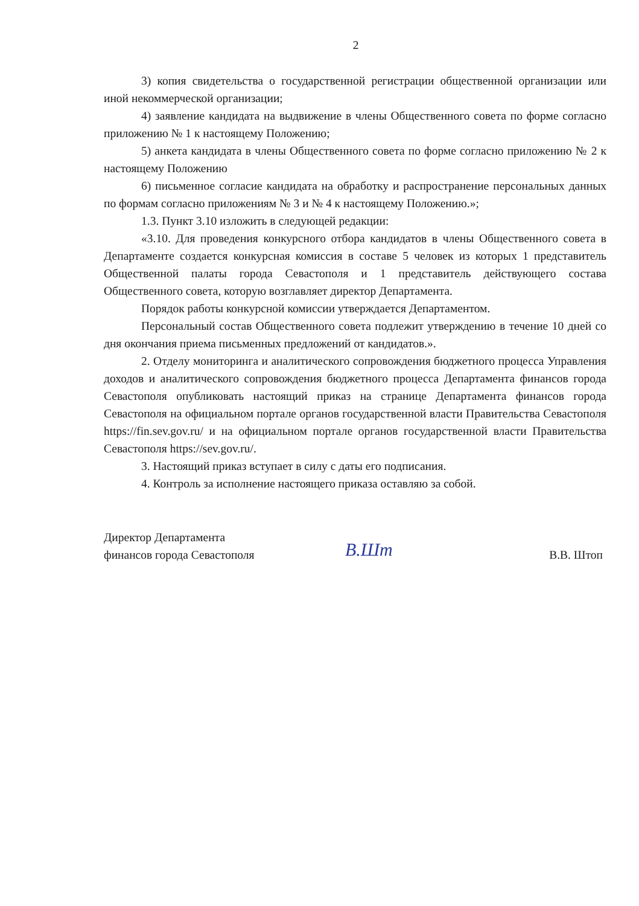2
3) копия свидетельства о государственной регистрации общественной организации или иной некоммерческой организации;
4) заявление кандидата на выдвижение в члены Общественного совета по форме согласно приложению № 1 к настоящему Положению;
5) анкета кандидата в члены Общественного совета по форме согласно приложению № 2 к настоящему Положению
6) письменное согласие кандидата на обработку и распространение персональных данных по формам согласно приложениям № 3 и № 4 к настоящему Положению.»;
1.3. Пункт 3.10 изложить в следующей редакции:
«3.10. Для проведения конкурсного отбора кандидатов в члены Общественного совета в Департаменте создается конкурсная комиссия в составе 5 человек из которых 1 представитель Общественной палаты города Севастополя и 1 представитель действующего состава Общественного совета, которую возглавляет директор Департамента.
Порядок работы конкурсной комиссии утверждается Департаментом.
Персональный состав Общественного совета подлежит утверждению в течение 10 дней со дня окончания приема письменных предложений от кандидатов.».
2. Отделу мониторинга и аналитического сопровождения бюджетного процесса Управления доходов и аналитического сопровождения бюджетного процесса Департамента финансов города Севастополя опубликовать настоящий приказ на странице Департамента финансов города Севастополя на официальном портале органов государственной власти Правительства Севастополя https://fin.sev.gov.ru/ и на официальном портале органов государственной власти Правительства Севастополя https://sev.gov.ru/.
3. Настоящий приказ вступает в силу с даты его подписания.
4. Контроль за исполнение настоящего приказа оставляю за собой.
Директор Департамента
финансов города Севастополя
В.Шт
В.В. Штоп